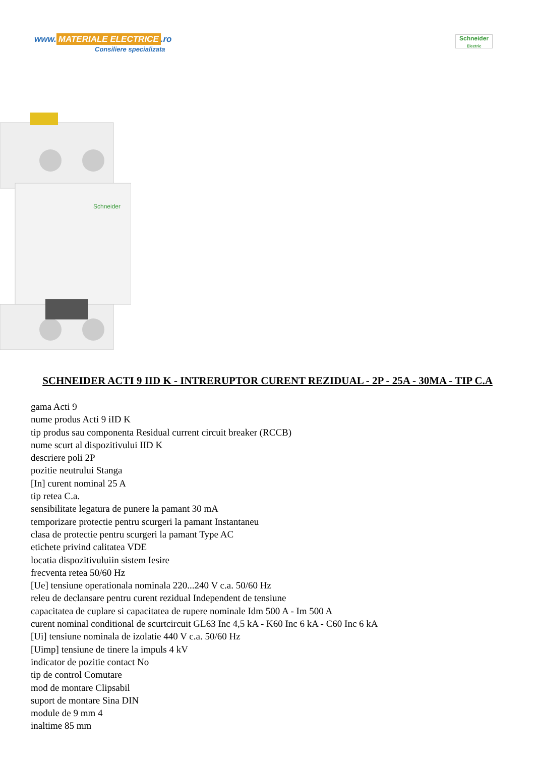www. MATERIALE ELECTRICE.ro
Consiliere specializata
Schneider
Electric
Schneider
SCHNEIDER ACTI 9 IID K - INTRERUPTOR CURENT REZIDUAL - 2P - 25A - 30MA - TIP C.A
gama Acti 9
nume produs Acti 9 iID K
tip produs sau componenta Residual current circuit breaker (RCCB)
nume scurt al dispozitivului IID K
descriere poli 2P
pozitie neutrului Stanga
[In] curent nominal 25 A
tip retea C.a.
sensibilitate legatura de punere la pamant 30 mA
temporizare protectie pentru scurgeri la pamant Instantaneu
clasa de protectie pentru scurgeri la pamant Type AC
etichete privind calitatea VDE
locatia dispozitivuluiin sistem Iesire
frecventa retea 50/60 Hz
[Ue] tensiune operationala nominala 220...240 V c.a. 50/60 Hz
releu de declansare pentru curent rezidual Independent de tensiune
capacitatea de cuplare si capacitatea de rupere nominale Idm 500 A - Im 500 A
curent nominal conditional de scurtcircuit GL63 Inc 4,5 kA - K60 Inc 6 kA - C60 Inc 6 kA
[Ui] tensiune nominala de izolatie 440 V c.a. 50/60 Hz
[Uimp] tensiune de tinere la impuls 4 kV
indicator de pozitie contact No
tip de control Comutare
mod de montare Clipsabil
suport de montare Sina DIN
module de 9 mm 4
inaltime 85 mm